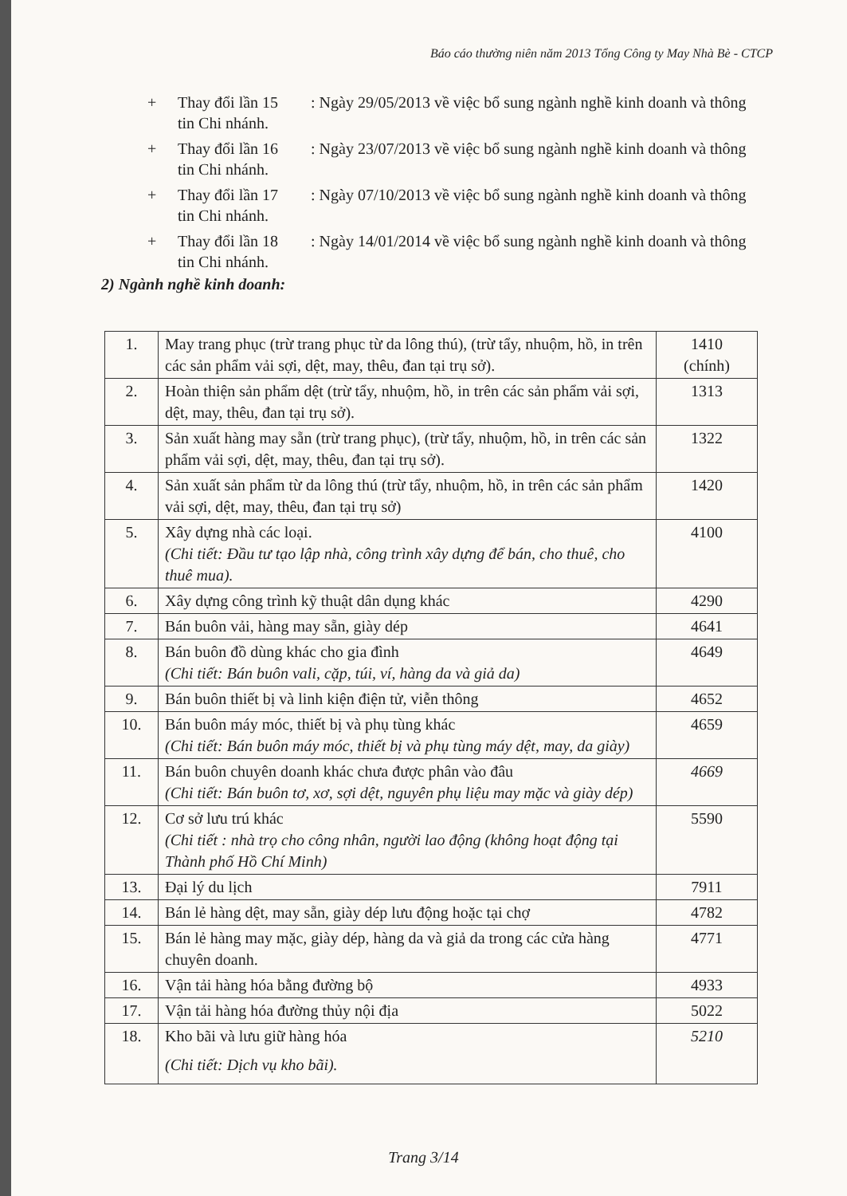Báo cáo thường niên năm 2013 Tổng Công ty May Nhà Bè - CTCP
+ Thay đổi lần 15 : Ngày 29/05/2013 về việc bổ sung ngành nghề kinh doanh và thông
tin Chi nhánh.
+ Thay đổi lần 16 : Ngày 23/07/2013 về việc bổ sung ngành nghề kinh doanh và thông
tin Chi nhánh.
+ Thay đổi lần 17 : Ngày 07/10/2013 về việc bổ sung ngành nghề kinh doanh và thông
tin Chi nhánh.
+ Thay đổi lần 18 : Ngày 14/01/2014 về việc bổ sung ngành nghề kinh doanh và thông
tin Chi nhánh.
2) Ngành nghề kinh doanh:
| 1. | May trang phục (trừ trang phục từ da lông thú), (trừ tẩy, nhuộm, hồ, in trên các sản phẩm vải sợi, dệt, may, thêu, đan tại trụ sở). | 1410 (chính) |
| 2. | Hoàn thiện sản phẩm dệt (trừ tẩy, nhuộm, hồ, in trên các sản phẩm vải sợi, dệt, may, thêu, đan tại trụ sở). | 1313 |
| 3. | Sản xuất hàng may sẵn (trừ trang phục), (trừ tẩy, nhuộm, hồ, in trên các sản phẩm vải sợi, dệt, may, thêu, đan tại trụ sở). | 1322 |
| 4. | Sản xuất sản phẩm từ da lông thú (trừ tẩy, nhuộm, hồ, in trên các sản phẩm vải sợi, dệt, may, thêu, đan tại trụ sở) | 1420 |
| 5. | Xây dựng nhà các loại. (Chi tiết: Đầu tư tạo lập nhà, công trình xây dựng để bán, cho thuê, cho thuê mua). | 4100 |
| 6. | Xây dựng công trình kỹ thuật dân dụng khác | 4290 |
| 7. | Bán buôn vải, hàng may sẵn, giày dép | 4641 |
| 8. | Bán buôn đồ dùng khác cho gia đình (Chi tiết: Bán buôn vali, cặp, túi, ví, hàng da và giả da) | 4649 |
| 9. | Bán buôn thiết bị và linh kiện điện tử, viễn thông | 4652 |
| 10. | Bán buôn máy móc, thiết bị và phụ tùng khác (Chi tiết: Bán buôn máy móc, thiết bị và phụ tùng máy dệt, may, da giày) | 4659 |
| 11. | Bán buôn chuyên doanh khác chưa được phân vào đâu (Chi tiết: Bán buôn tơ, xơ, sợi dệt, nguyên phụ liệu may mặc và giày dép) | 4669 |
| 12. | Cơ sở lưu trú khác (Chi tiết : nhà trọ cho công nhân, người lao động (không hoạt động tại Thành phố Hồ Chí Minh) | 5590 |
| 13. | Đại lý du lịch | 7911 |
| 14. | Bán lẻ hàng dệt, may sẵn, giày dép lưu động hoặc tại chợ | 4782 |
| 15. | Bán lẻ hàng may mặc, giày dép, hàng da và giả da trong các cửa hàng chuyên doanh. | 4771 |
| 16. | Vận tải hàng hóa bằng đường bộ | 4933 |
| 17. | Vận tải hàng hóa đường thủy nội địa | 5022 |
| 18. | Kho bãi và lưu giữ hàng hóa (Chi tiết: Dịch vụ kho bãi). | 5210 |
Trang 3/14